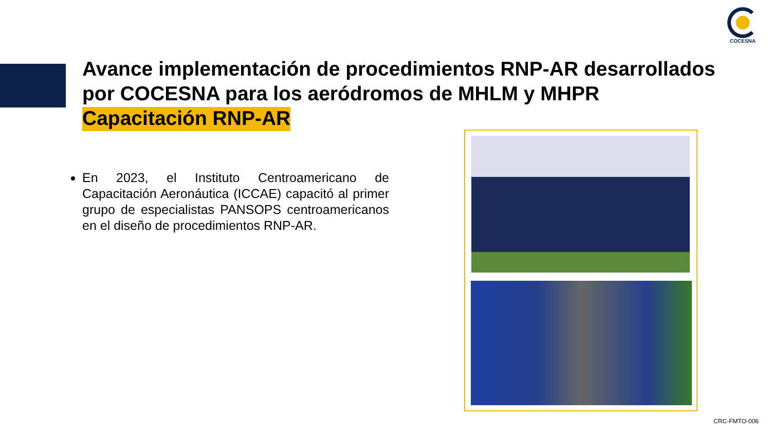COCESNA
Avance implementación de procedimientos RNP-AR desarrollados por COCESNA para los aeródromos de MHLM y MHPR
Capacitación RNP-AR
En 2023, el Instituto Centroamericano de Capacitación Aeronáutica (ICCAE) capacitó al primer grupo de especialistas PANSOPS centroamericanos en el diseño de procedimientos RNP-AR.
CRC-FMTO-006